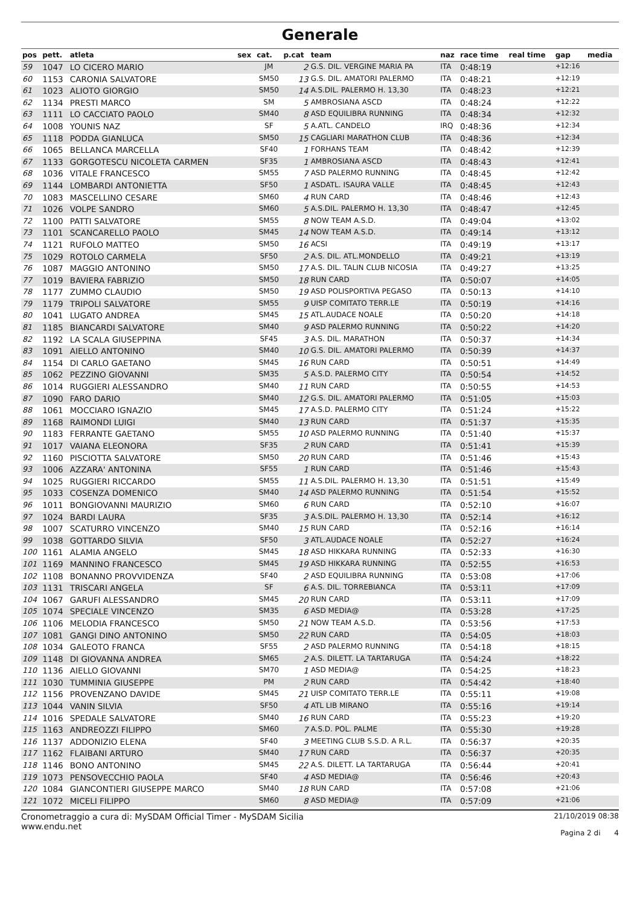Generale
| pos | pett. | atleta | sex | cat. | p.cat | team | naz | race time | real time | gap | media |
| --- | --- | --- | --- | --- | --- | --- | --- | --- | --- | --- | --- |
| 59 | 1047 | LO CICERO MARIO | | JM | 2 | G.S. DIL. VERGINE MARIA PA | ITA | 0:48:19 | | +12:16 | |
| 60 | 1153 | CARONIA SALVATORE | | SM50 | 13 | G.S. DIL. AMATORI PALERMO | ITA | 0:48:21 | | +12:19 | |
| 61 | 1023 | ALIOTO GIORGIO | | SM50 | 14 | A.S.DIL. PALERMO H. 13,30 | ITA | 0:48:23 | | +12:21 | |
| 62 | 1134 | PRESTI MARCO | | SM | 5 | AMBROSIANA ASCD | ITA | 0:48:24 | | +12:22 | |
| 63 | 1111 | LO CACCIATO PAOLO | | SM40 | 8 | ASD EQUILIBRA RUNNING | ITA | 0:48:34 | | +12:32 | |
| 64 | 1008 | YOUNIS NAZ | | SF | 5 | A.ATL. CANDELO | IRQ | 0:48:36 | | +12:34 | |
| 65 | 1118 | PODDA GIANLUCA | | SM50 | 15 | CAGLIARI MARATHON CLUB | ITA | 0:48:36 | | +12:34 | |
| 66 | 1065 | BELLANCA MARCELLA | | SF40 | 1 | FORHANS TEAM | ITA | 0:48:42 | | +12:39 | |
| 67 | 1133 | GORGOTESCU NICOLETA CARMEN | | SF35 | 1 | AMBROSIANA ASCD | ITA | 0:48:43 | | +12:41 | |
| 68 | 1036 | VITALE FRANCESCO | | SM55 | 7 | ASD PALERMO RUNNING | ITA | 0:48:45 | | +12:42 | |
| 69 | 1144 | LOMBARDI ANTONIETTA | | SF50 | 1 | ASDATL. ISAURA VALLE | ITA | 0:48:45 | | +12:43 | |
| 70 | 1083 | MASCELLINO CESARE | | SM60 | 4 | RUN CARD | ITA | 0:48:46 | | +12:43 | |
| 71 | 1026 | VOLPE SANDRO | | SM60 | 5 | A.S.DIL. PALERMO H. 13,30 | ITA | 0:48:47 | | +12:45 | |
| 72 | 1100 | PATTI SALVATORE | | SM55 | 8 | NOW TEAM A.S.D. | ITA | 0:49:04 | | +13:02 | |
| 73 | 1101 | SCANCARELLO PAOLO | | SM45 | 14 | NOW TEAM A.S.D. | ITA | 0:49:14 | | +13:12 | |
| 74 | 1121 | RUFOLO MATTEO | | SM50 | 16 | ACSI | ITA | 0:49:19 | | +13:17 | |
| 75 | 1029 | ROTOLO CARMELA | | SF50 | 2 | A.S. DIL. ATL.MONDELLO | ITA | 0:49:21 | | +13:19 | |
| 76 | 1087 | MAGGIO ANTONINO | | SM50 | 17 | A.S. DIL. TALIN CLUB NICOSIA | ITA | 0:49:27 | | +13:25 | |
| 77 | 1019 | BAVIERA FABRIZIO | | SM50 | 18 | RUN CARD | ITA | 0:50:07 | | +14:05 | |
| 78 | 1177 | ZUMMO CLAUDIO | | SM50 | 19 | ASD POLISPORTIVA PEGASO | ITA | 0:50:13 | | +14:10 | |
| 79 | 1179 | TRIPOLI SALVATORE | | SM55 | 9 | UISP COMITATO TERR.LE | ITA | 0:50:19 | | +14:16 | |
| 80 | 1041 | LUGATO ANDREA | | SM45 | 15 | ATL.AUDACE NOALE | ITA | 0:50:20 | | +14:18 | |
| 81 | 1185 | BIANCARDI SALVATORE | | SM40 | 9 | ASD PALERMO RUNNING | ITA | 0:50:22 | | +14:20 | |
| 82 | 1192 | LA SCALA GIUSEPPINA | | SF45 | 3 | A.S. DIL. MARATHON | ITA | 0:50:37 | | +14:34 | |
| 83 | 1091 | AIELLO ANTONINO | | SM40 | 10 | G.S. DIL. AMATORI PALERMO | ITA | 0:50:39 | | +14:37 | |
| 84 | 1154 | DI CARLO GAETANO | | SM45 | 16 | RUN CARD | ITA | 0:50:51 | | +14:49 | |
| 85 | 1062 | PEZZINO GIOVANNI | | SM35 | 5 | A.S.D. PALERMO CITY | ITA | 0:50:54 | | +14:52 | |
| 86 | 1014 | RUGGIERI ALESSANDRO | | SM40 | 11 | RUN CARD | ITA | 0:50:55 | | +14:53 | |
| 87 | 1090 | FARO DARIO | | SM40 | 12 | G.S. DIL. AMATORI PALERMO | ITA | 0:51:05 | | +15:03 | |
| 88 | 1061 | MOCCIARO IGNAZIO | | SM45 | 17 | A.S.D. PALERMO CITY | ITA | 0:51:24 | | +15:22 | |
| 89 | 1168 | RAIMONDI LUIGI | | SM40 | 13 | RUN CARD | ITA | 0:51:37 | | +15:35 | |
| 90 | 1183 | FERRANTE GAETANO | | SM55 | 10 | ASD PALERMO RUNNING | ITA | 0:51:40 | | +15:37 | |
| 91 | 1017 | VAIANA ELEONORA | | SF35 | 2 | RUN CARD | ITA | 0:51:41 | | +15:39 | |
| 92 | 1160 | PISCIOTTA SALVATORE | | SM50 | 20 | RUN CARD | ITA | 0:51:46 | | +15:43 | |
| 93 | 1006 | AZZARA' ANTONINA | | SF55 | 1 | RUN CARD | ITA | 0:51:46 | | +15:43 | |
| 94 | 1025 | RUGGIERI RICCARDO | | SM55 | 11 | A.S.DIL. PALERMO H. 13,30 | ITA | 0:51:51 | | +15:49 | |
| 95 | 1033 | COSENZA DOMENICO | | SM40 | 14 | ASD PALERMO RUNNING | ITA | 0:51:54 | | +15:52 | |
| 96 | 1011 | BONGIOVANNI MAURIZIO | | SM60 | 6 | RUN CARD | ITA | 0:52:10 | | +16:07 | |
| 97 | 1024 | BARDI LAURA | | SF35 | 3 | A.S.DIL. PALERMO H. 13,30 | ITA | 0:52:14 | | +16:12 | |
| 98 | 1007 | SCATURRO VINCENZO | | SM40 | 15 | RUN CARD | ITA | 0:52:16 | | +16:14 | |
| 99 | 1038 | GOTTARDO SILVIA | | SF50 | 3 | ATL.AUDACE NOALE | ITA | 0:52:27 | | +16:24 | |
| 100 | 1161 | ALAMIA ANGELO | | SM45 | 18 | ASD HIKKARA RUNNING | ITA | 0:52:33 | | +16:30 | |
| 101 | 1169 | MANNINO FRANCESCO | | SM45 | 19 | ASD HIKKARA RUNNING | ITA | 0:52:55 | | +16:53 | |
| 102 | 1108 | BONANNO PROVVIDENZA | | SF40 | 2 | ASD EQUILIBRA RUNNING | ITA | 0:53:08 | | +17:06 | |
| 103 | 1131 | TRISCARI ANGELA | | SF | 6 | A.S. DIL. TORREBIANCA | ITA | 0:53:11 | | +17:09 | |
| 104 | 1067 | GARUFI ALESSANDRO | | SM45 | 20 | RUN CARD | ITA | 0:53:11 | | +17:09 | |
| 105 | 1074 | SPECIALE VINCENZO | | SM35 | 6 | ASD MEDIA@ | ITA | 0:53:28 | | +17:25 | |
| 106 | 1106 | MELODIA FRANCESCO | | SM50 | 21 | NOW TEAM A.S.D. | ITA | 0:53:56 | | +17:53 | |
| 107 | 1081 | GANGI DINO ANTONINO | | SM50 | 22 | RUN CARD | ITA | 0:54:05 | | +18:03 | |
| 108 | 1034 | GALEOTO FRANCA | | SF55 | 2 | ASD PALERMO RUNNING | ITA | 0:54:18 | | +18:15 | |
| 109 | 1148 | DI GIOVANNA ANDREA | | SM65 | 2 | A.S. DILETT. LA TARTARUGA | ITA | 0:54:24 | | +18:22 | |
| 110 | 1136 | AIELLO GIOVANNI | | SM70 | 1 | ASD MEDIA@ | ITA | 0:54:25 | | +18:23 | |
| 111 | 1030 | TUMMINIA GIUSEPPE | | PM | 2 | RUN CARD | ITA | 0:54:42 | | +18:40 | |
| 112 | 1156 | PROVENZANO DAVIDE | | SM45 | 21 | UISP COMITATO TERR.LE | ITA | 0:55:11 | | +19:08 | |
| 113 | 1044 | VANIN SILVIA | | SF50 | 4 | ATL LIB MIRANO | ITA | 0:55:16 | | +19:14 | |
| 114 | 1016 | SPEDALE SALVATORE | | SM40 | 16 | RUN CARD | ITA | 0:55:23 | | +19:20 | |
| 115 | 1163 | ANDREOZZI FILIPPO | | SM60 | 7 | A.S.D. POL. PALME | ITA | 0:55:30 | | +19:28 | |
| 116 | 1137 | ADDONIZIO ELENA | | SF40 | 3 | MEETING CLUB S.S.D. A R.L. | ITA | 0:56:37 | | +20:35 | |
| 117 | 1162 | FLAIBANI ARTURO | | SM40 | 17 | RUN CARD | ITA | 0:56:37 | | +20:35 | |
| 118 | 1146 | BONO ANTONINO | | SM45 | 22 | A.S. DILETT. LA TARTARUGA | ITA | 0:56:44 | | +20:41 | |
| 119 | 1073 | PENSOVECCHIO PAOLA | | SF40 | 4 | ASD MEDIA@ | ITA | 0:56:46 | | +20:43 | |
| 120 | 1084 | GIANCONTIERI GIUSEPPE MARCO | | SM40 | 18 | RUN CARD | ITA | 0:57:08 | | +21:06 | |
| 121 | 1072 | MICELI FILIPPO | | SM60 | 8 | ASD MEDIA@ | ITA | 0:57:09 | | +21:06 | |
Cronometraggio a cura di: MySDAM Official Timer - MySDAM Sicilia
www.endu.net
21/10/2019 08:38
Pagina 2 di 4